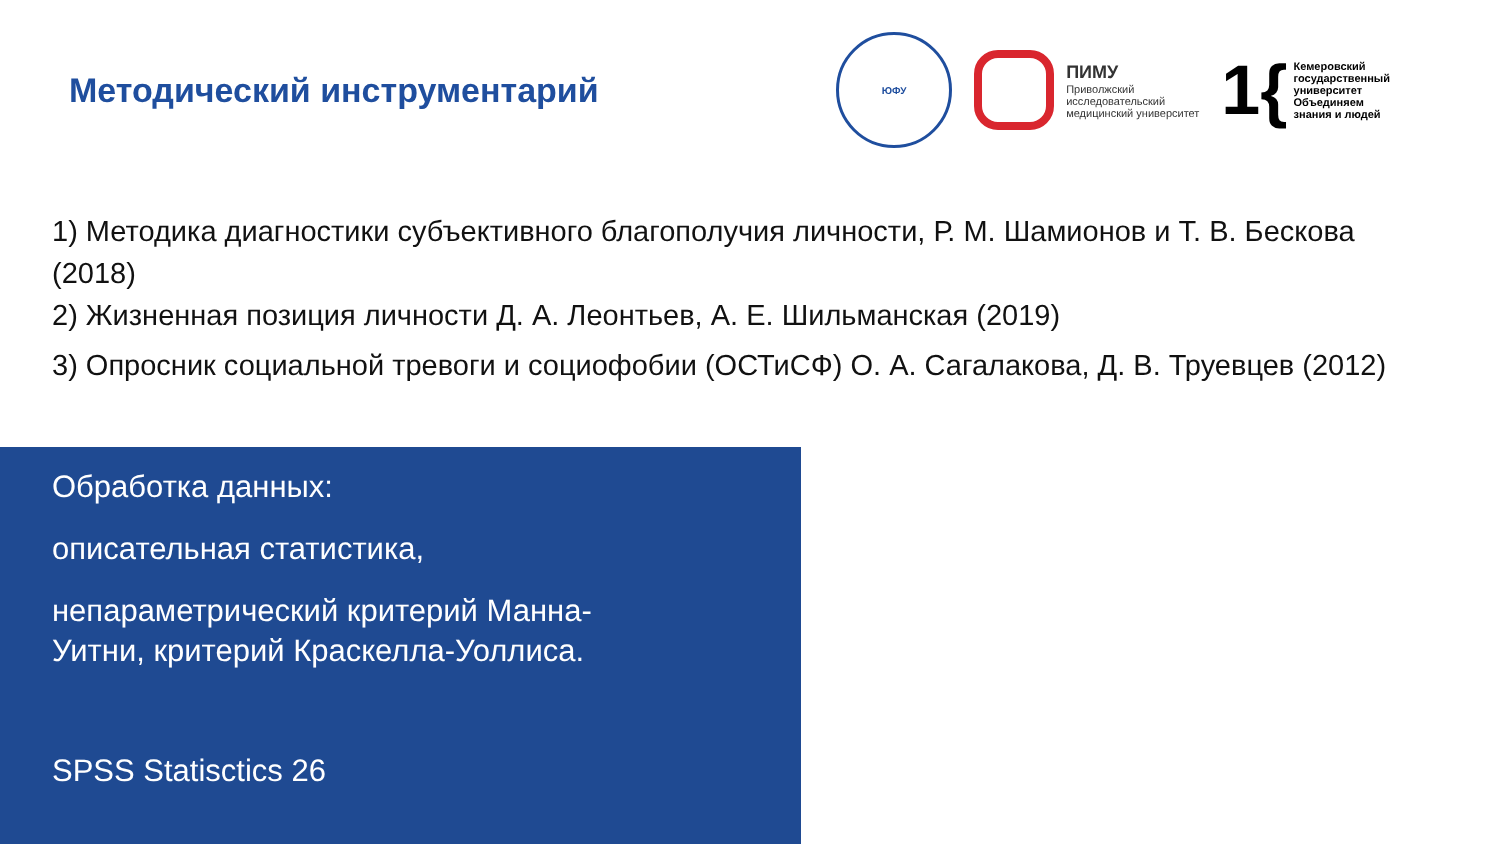Методический инструментарий
ЮФУ
ПИМУ
Приволжский
исследовательский
медицинский университет
1{
Кемеровский
государственный
университет
Объединяем
знания и людей
1) Методика диагностики субъективного благополучия личности, Р. М. Шамионов и Т. В. Бескова (2018)
2) Жизненная позиция личности Д. А. Леонтьев, А. Е. Шильманская (2019)
3) Опросник социальной тревоги и социофобии (ОСТиСФ) О. А. Сагалакова, Д. В. Труевцев (2012)
Обработка данных:
описательная статистика,
непараметрический критерий Манна-
Уитни, критерий Краскелла-Уоллиса.
SPSS Statisctics 26